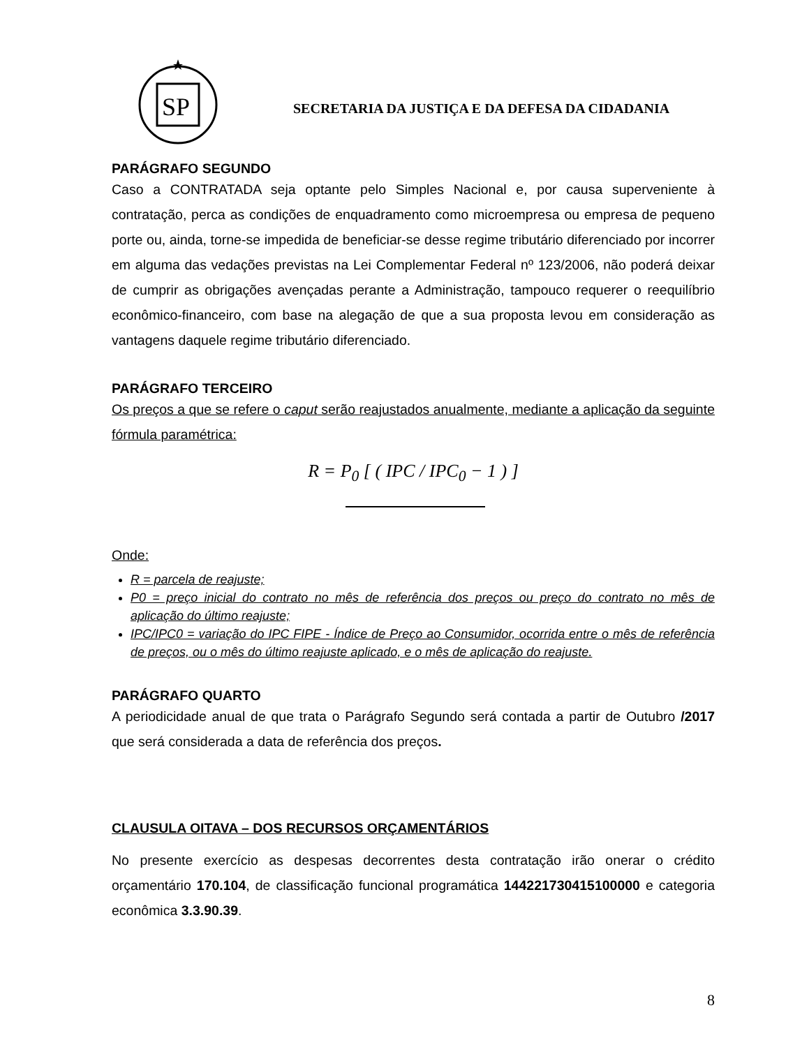SP
SECRETARIA DA JUSTIÇA E DA DEFESA DA CIDADANIA
PARÁGRAFO SEGUNDO
Caso a CONTRATADA seja optante pelo Simples Nacional e, por causa superveniente à contratação, perca as condições de enquadramento como microempresa ou empresa de pequeno porte ou, ainda, torne-se impedida de beneficiar-se desse regime tributário diferenciado por incorrer em alguma das vedações previstas na Lei Complementar Federal nº 123/2006, não poderá deixar de cumprir as obrigações avençadas perante a Administração, tampouco requerer o reequilíbrio econômico-financeiro, com base na alegação de que a sua proposta levou em consideração as vantagens daquele regime tributário diferenciado.
PARÁGRAFO TERCEIRO
Os preços a que se refere o caput serão reajustados anualmente, mediante a aplicação da seguinte fórmula paramétrica:
R = P<sub>0</sub> [ ( IPC / IPC<sub>0</sub> − 1 ) ]
Onde:
R = parcela de reajuste;
P0 = preço inicial do contrato no mês de referência dos preços ou preço do contrato no mês de aplicação do último reajuste;
IPC/IPC0 = variação do IPC FIPE - Índice de Preço ao Consumidor, ocorrida entre o mês de referência de preços, ou o mês do último reajuste aplicado, e o mês de aplicação do reajuste.
PARÁGRAFO QUARTO
A periodicidade anual de que trata o Parágrafo Segundo será contada a partir de Outubro /2017 que será considerada a data de referência dos preços.
CLAUSULA OITAVA – DOS RECURSOS ORÇAMENTÁRIOS
No presente exercício as despesas decorrentes desta contratação irão onerar o crédito orçamentário 170.104, de classificação funcional programática 144221730415100000 e categoria econômica 3.3.90.39.
8